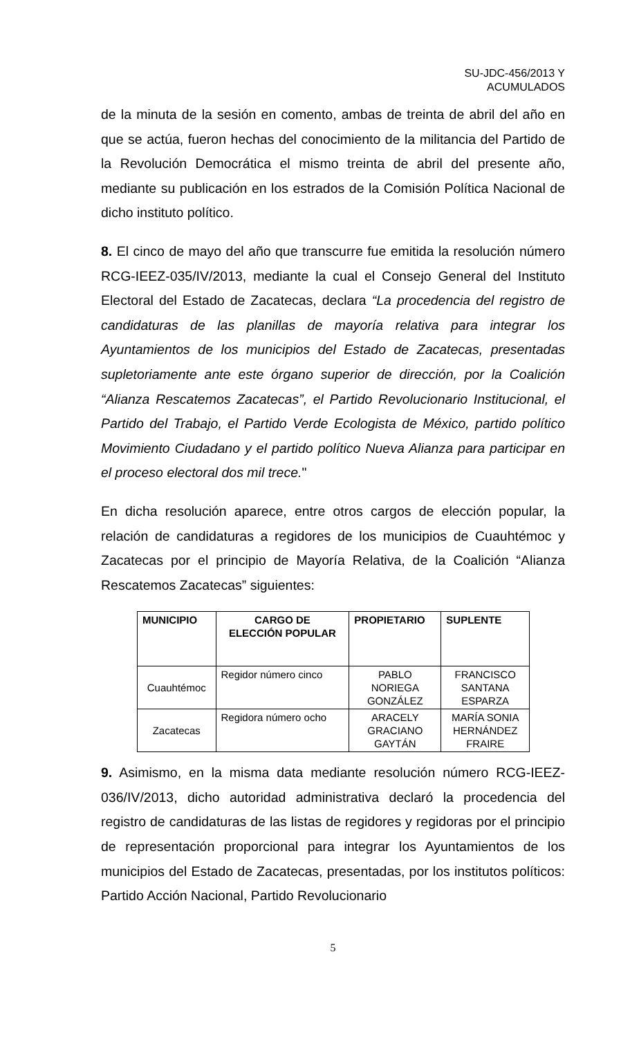SU-JDC-456/2013 Y
ACUMULADOS
de la minuta de la sesión en comento, ambas de treinta de abril del año en que se actúa, fueron hechas del conocimiento de la militancia del Partido de la Revolución Democrática el mismo treinta de abril del presente año, mediante su publicación en los estrados de la Comisión Política Nacional de dicho instituto político.
8. El cinco de mayo del año que transcurre fue emitida la resolución número RCG-IEEZ-035/IV/2013, mediante la cual el Consejo General del Instituto Electoral del Estado de Zacatecas, declara “La procedencia del registro de candidaturas de las planillas de mayoría relativa para integrar los Ayuntamientos de los municipios del Estado de Zacatecas, presentadas supletoriamente ante este órgano superior de dirección, por la Coalición “Alianza Rescatemos Zacatecas”, el Partido Revolucionario Institucional, el Partido del Trabajo, el Partido Verde Ecologista de México, partido político Movimiento Ciudadano y el partido político Nueva Alianza para participar en el proceso electoral dos mil trece."
En dicha resolución aparece, entre otros cargos de elección popular, la relación de candidaturas a regidores de los municipios de Cuauhtémoc y Zacatecas por el principio de Mayoría Relativa, de la Coalición “Alianza Rescatemos Zacatecas” siguientes:
| MUNICIPIO | CARGO DE ELECCIÓN POPULAR | PROPIETARIO | SUPLENTE |
| --- | --- | --- | --- |
| Cuauhtémoc | Regidor número cinco | PABLO NORIEGA GONZÁLEZ | FRANCISCO SANTANA ESPARZA |
| Zacatecas | Regidora número ocho | ARACELY GRACIANO GAYTÁN | MARÍA SONIA HERNÁNDEZ FRAIRE |
9. Asimismo, en la misma data mediante resolución número RCG-IEEZ-036/IV/2013, dicho autoridad administrativa declaró la procedencia del registro de candidaturas de las listas de regidores y regidoras por el principio de representación proporcional para integrar los Ayuntamientos de los municipios del Estado de Zacatecas, presentadas, por los institutos políticos: Partido Acción Nacional, Partido Revolucionario
5